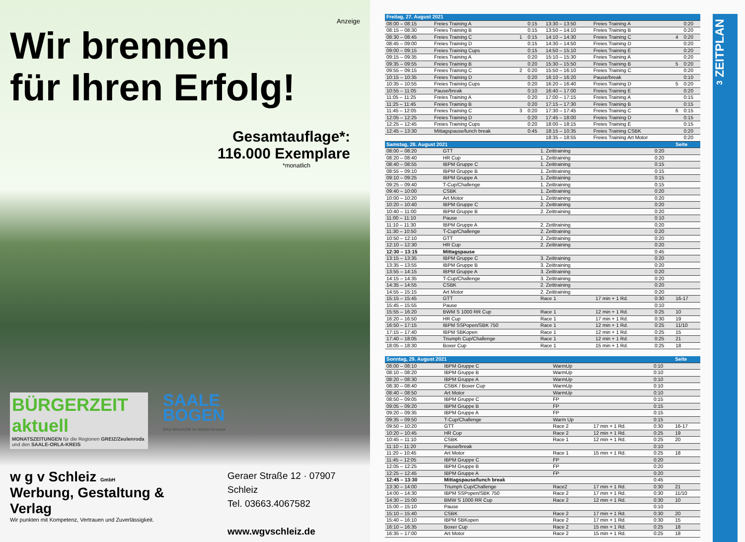Anzeige
Wir brennen
für Ihren Erfolg!
Gesamtauflage*:
116.000 Exemplare
*monatlich
BÜRGERZEIT aktuell
MONATSZEITUNGEN für die Regionen GREIZ/Zeulenroda und den SAALE-ORLA-KREIS
SAALE
BOGEN
DAS MAGAZIN im Städte-Dreieck
w g v Schleiz GmbH
Werbung, Gestaltung & Verlag
Wir punkten mit Kompetenz, Vertrauen und Zuverlässigkeit.
Geraer Straße 12 · 07907 Schleiz
Tel. 03663.4067582
www.wgvschleiz.de
| Freitag, 27. August 2021 | | | | | | | |
| --- | --- | --- | --- | --- | --- | --- | --- |
| 08:00 – 08:15 | Freies Training A | | 0:15 | 13:30 – 13:50 | Freies Training A | | 0:20 |
| 08:15 – 08:30 | Freies Training B | | 0:15 | 13:50 – 14:10 | Freies Training B | | 0:20 |
| 08:30 – 08:45 | Freies Training C | 1 | 0:15 | 14:10 – 14:30 | Freies Training C | 4 | 0:20 |
| 08:45 – 09:00 | Freies Training D | | 0:15 | 14:30 – 14:50 | Freies Training D | | 0:20 |
| 09:00 – 09:15 | Freies Training Cups | | 0:15 | 14:50 – 15:10 | Freies Training E | | 0:20 |
| 09:15 – 09:35 | Freies Training A | | 0:20 | 15:10 – 15:30 | Freies Training A | | 0:20 |
| 09:35 – 09:55 | Freies Training B | | 0:20 | 15:30 – 15:50 | Freies Training B | 5 | 0:20 |
| 09:55 – 09:15 | Freies Training C | 2 | 0:20 | 15:50 – 16:10 | Freies Training C | | 0:20 |
| 10:15 – 10:35 | Freies Training D | | 0:20 | 16:10 – 16:20 | Pause/break | | 0:10 |
| 10:35 – 10:55 | Freies Training Cups | | 0:20 | 16:20 – 16:40 | Freies Training D | 5 | 0:20 |
| 10:55 – 11:05 | Pause/break | | 0:10 | 16:40 – 17:00 | Freies Training E | | 0:20 |
| 11:05 – 11:25 | Freies Training A | | 0:20 | 17:00 – 17:15 | Freies Training A | | 0:15 |
| 11:25 – 11:45 | Freies Training B | | 0:20 | 17:15 – 17:30 | Freies Training B | | 0:15 |
| 11:45 – 12:05 | Freies Training C | 3 | 0:20 | 17:30 – 17:45 | Freies Training C | 6 | 0:15 |
| 12:05 – 12:25 | Freies Training D | | 0:20 | 17:45 – 18:00 | Freies Training D | | 0:15 |
| 12:25 – 12:45 | Freies Training Cups | | 0:20 | 18:00 – 18:15 | Freies Training E | | 0:15 |
| 12:45 – 13:30 | Mittagspause/lunch break | | 0:45 | 18:15 – 10:35 | Freies Training CSBK | | 0:20 |
| | | | | 18:35 – 18:55 | Freies Training Art Motor | | 0:20 |
| Samstag, 28. August 2021 | | | | | Seite |
| --- | --- | --- | --- | --- | --- |
| 08:00 – 08:20 | GTT | 1. Zeittraining | | 0:20 | |
| 08:20 – 08:40 | HR Cup | 1. Zeittraining | | 0:20 | |
| 08:40 – 08:55 | IBPM Gruppe C | 1. Zeittraining | | 0:15 | |
| 08:55 – 09:10 | IBPM Gruppe B | 1. Zeittraining | | 0:15 | |
| 09:10 – 09:25 | IBPM Gruppe A | 1. Zeittraining | | 0:15 | |
| 09:25 – 09:40 | T-Cup/Challenge | 1. Zeittraining | | 0:15 | |
| 09:40 – 10:00 | CSBK | 1. Zeittraining | | 0:20 | |
| 10:00 – 10:20 | Art Motor | 1. Zeittraining | | 0:20 | |
| 10:20 – 10:40 | IBPM Gruppe C | 2. Zeittraining | | 0:20 | |
| 10:40 – 11:00 | IBPM Gruppe B | 2. Zeittraining | | 0:20 | |
| 11:00 – 11:10 | Pause | | | 0:10 | |
| 11:10 – 11:30 | IBPM Gruppe A | 2. Zeittraining | | 0:20 | |
| 11:30 – 10:50 | T-Cup/Challenge | 2. Zeittraining | | 0:20 | |
| 10:50 – 12:10 | GTT | 2. Zeittraining | | 0:20 | |
| 12:10 – 12:30 | HR Cup | 2. Zeittraining | | 0:20 | |
| 12:30 – 13:15 | Mittagspause | | | 0:45 | |
| 13:15 – 13:35 | IBPM Gruppe C | 3. Zeittraining | | 0:20 | |
| 13:35 – 13:55 | IBPM Gruppe B | 3. Zeittraining | | 0:20 | |
| 13:55 – 14:15 | IBPM Gruppe A | 3. Zeittraining | | 0:20 | |
| 14:15 – 14:35 | T-Cup/Challenge | 3. Zeittraining | | 0:20 | |
| 14:35 – 14:55 | CSBK | 2. Zeittraining | | 0:20 | |
| 14:55 – 15:15 | Art Motor | 2. Zeittraining | | 0:20 | |
| 15:15 – 15:45 | GTT | Race 1 | 17 min + 1 Rd. | 0:30 | 16-17 |
| 15:45 – 15:55 | Pause | | | 0:10 | |
| 15:55 – 16:20 | BWM S 1000 RR Cup | Race 1 | 12 min + 1 Rd. | 0:25 | 10 |
| 16:20 – 16:50 | HR Cup | Race 1 | 17 min + 1 Rd. | 0:30 | 19 |
| 16:50 – 17:15 | IBPM SSPopen/SBK 750 | Race 1 | 12 min + 1 Rd. | 0:25 | 11/10 |
| 17:15 – 17:40 | IBPM SBKopen | Race 1 | 12 min + 1 Rd. | 0:25 | 15 |
| 17:40 – 18:05 | Triumph Cup/Challenge | Race 1 | 12 min + 1 Rd. | 0:25 | 21 |
| 18:05 – 18:30 | Boxer Cup | Race 1 | 15 min + 1 Rd. | 0:25 | 18 |
| Sonntag, 29. August 2021 | | | | | Seite |
| --- | --- | --- | --- | --- | --- |
| 08:00 – 08:10 | IBPM Gruppe C | WarmUp | | 0:10 | |
| 08:10 – 08:20 | IBPM Gruppe B | WarmUp | | 0:10 | |
| 08:20 – 08:30 | IBPM Gruppe A | WarmUp | | 0:10 | |
| 08:30 – 08:40 | CSBK / Boxer Cup | WarmUp | | 0:10 | |
| 08:40 – 08:50 | Art Motor | WarmUp | | 0:10 | |
| 08:50 – 09:05 | IBPM Gruppe C | FP | | 0:15 | |
| 09:05 – 09:20 | IBPM Gruppe B | FP | | 0:15 | |
| 09:20 – 09:35 | IBPM Gruppe A | FP | | 0:15 | |
| 09:35 – 09:50 | T-Cup/Challenge | Warm Up | | 0:15 | |
| 09:50 – 10:20 | GTT | Race 2 | 17 min + 1 Rd. | 0:30 | 16-17 |
| 10:20 – 10:45 | HR Cup | Race 2 | 12 min + 1 Rd. | 0:25 | 19 |
| 10:45 – 11:10 | CSBK | Race 1 | 12 min + 1 Rd. | 0:25 | 20 |
| 11:10 – 11:20 | Pause/break | | | 0:10 | |
| 11:20 – 10:45 | Art Motor | Race 1 | 15 min + 1 Rd. | 0:25 | 18 |
| 11:45 – 12:05 | IBPM Gruppe C | FP | | 0:20 | |
| 12:05 – 12:25 | IBPM Gruppe B | FP | | 0:20 | |
| 12:25 – 12:45 | IBPM Gruppe A | FP | | 0:20 | |
| 12:45 – 13:30 | Mittagspause/lunch break | | | 0:45 | |
| 13:30 – 14:00 | Triumph Cup/Challenge | Race2 | 17 min + 1 Rd. | 0:30 | 21 |
| 14:00 – 14:30 | IBPM SSPopen/SBK 750 | Race 2 | 17 min + 1 Rd. | 0:30 | 11/10 |
| 14:30 – 15:00 | BMW S 1000 RR Cup | Race 2 | 12 min + 1 Rd. | 0:30 | 10 |
| 15:00 – 15:10 | Pause | | | 0:10 | |
| 15:10 – 15:40 | CSBK | Race 2 | 17 min + 1 Rd. | 0:30 | 20 |
| 15:40 – 16:10 | IBPM SBKopen | Race 2 | 17 min + 1 Rd. | 0:30 | 15 |
| 16:10 – 16:35 | Boxer Cup | Race 2 | 15 min + 1 Rd. | 0:25 | 18 |
| 16:35 – 17:00 | Art Motor | Race 2 | 15 min + 1 Rd. | 0:25 | 18 |
3 ZEITPLAN